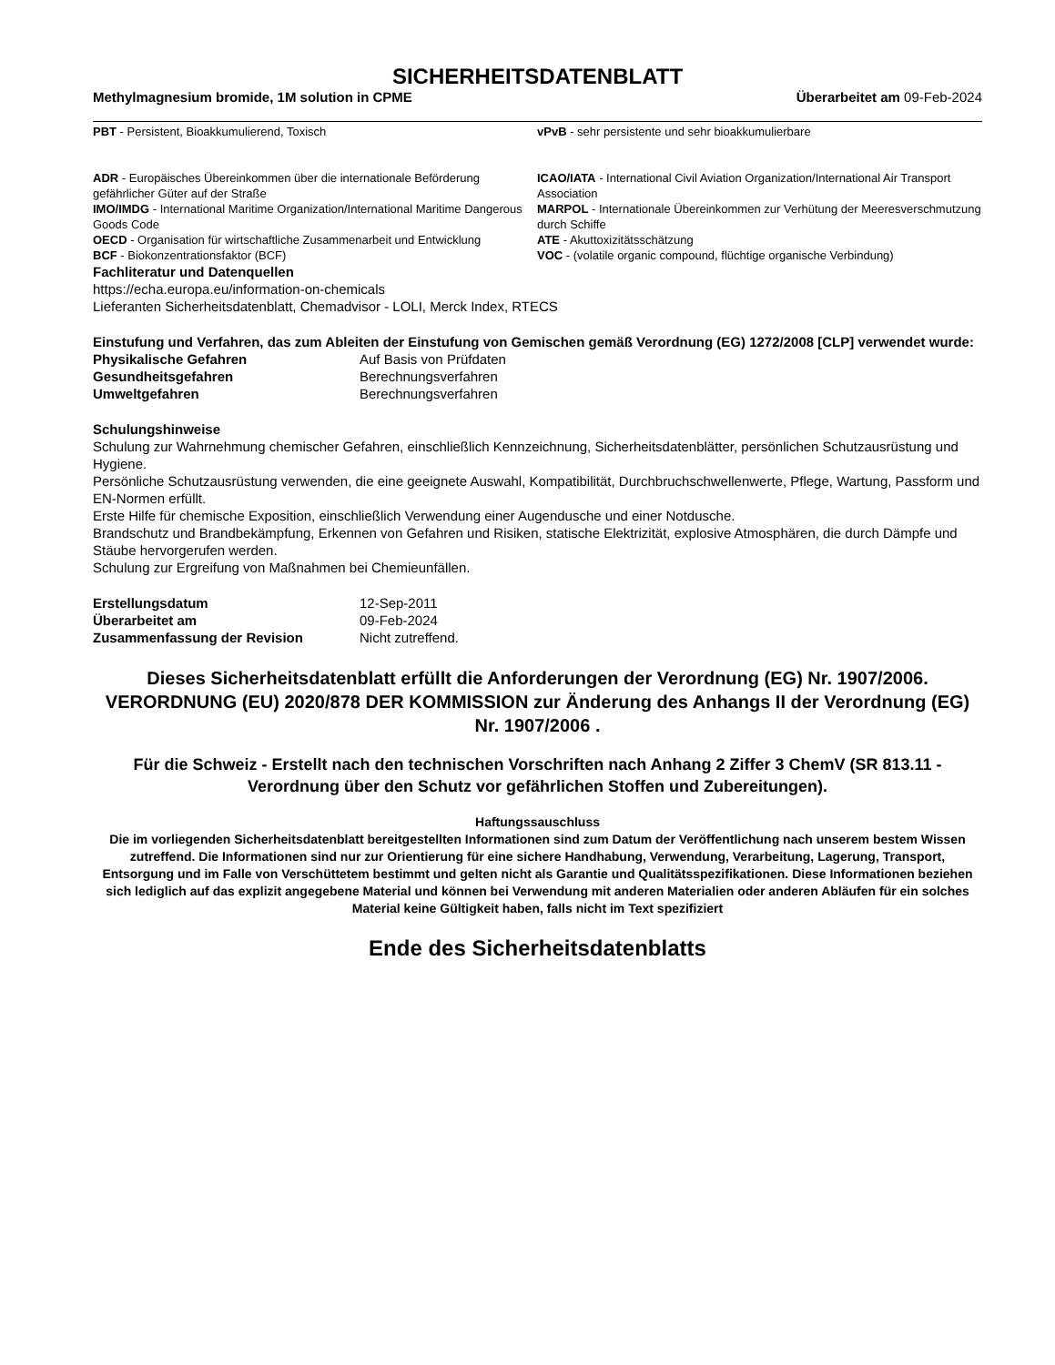SICHERHEITSDATENBLATT
Methylmagnesium bromide, 1M solution in CPME Überarbeitet am 09-Feb-2024
PBT - Persistent, Bioakkumulierend, Toxisch
vPvB - sehr persistente und sehr bioakkumulierbare
ADR - Europäisches Übereinkommen über die internationale Beförderung gefährlicher Güter auf der Straße
ICAO/IATA - International Civil Aviation Organization/International Air Transport Association
IMO/IMDG - International Maritime Organization/International Maritime Dangerous Goods Code
MARPOL - Internationale Übereinkommen zur Verhütung der Meeresverschmutzung durch Schiffe
OECD - Organisation für wirtschaftliche Zusammenarbeit und Entwicklung
ATE - Akuttoxizitätsschätzung
BCF - Biokonzentrationsfaktor (BCF)
VOC - (volatile organic compound, flüchtige organische Verbindung)
Fachliteratur und Datenquellen
https://echa.europa.eu/information-on-chemicals
Lieferanten Sicherheitsdatenblatt, Chemadvisor - LOLI, Merck Index, RTECS
Einstufung und Verfahren, das zum Ableiten der Einstufung von Gemischen gemäß Verordnung (EG) 1272/2008 [CLP] verwendet wurde:
Physikalische Gefahren Auf Basis von Prüfdaten Gesundheitsgefahren Berechnungsverfahren Umweltgefahren Berechnungsverfahren
Schulungshinweise
Schulung zur Wahrnehmung chemischer Gefahren, einschließlich Kennzeichnung, Sicherheitsdatenblätter, persönlichen Schutzausrüstung und Hygiene.
Persönliche Schutzausrüstung verwenden, die eine geeignete Auswahl, Kompatibilität, Durchbruchschwellenwerte, Pflege, Wartung, Passform und EN-Normen erfüllt.
Erste Hilfe für chemische Exposition, einschließlich Verwendung einer Augendusche und einer Notdusche.
Brandschutz und Brandbekämpfung, Erkennen von Gefahren und Risiken, statische Elektrizität, explosive Atmosphären, die durch Dämpfe und Stäube hervorgerufen werden.
Schulung zur Ergreifung von Maßnahmen bei Chemieunfällen.
Erstellungsdatum 12-Sep-2011 Überarbeitet am 09-Feb-2024 Zusammenfassung der Revision Nicht zutreffend.
Dieses Sicherheitsdatenblatt erfüllt die Anforderungen der Verordnung (EG) Nr. 1907/2006. VERORDNUNG (EU) 2020/878 DER KOMMISSION zur Änderung des Anhangs II der Verordnung (EG) Nr. 1907/2006 .
Für die Schweiz - Erstellt nach den technischen Vorschriften nach Anhang 2 Ziffer 3 ChemV (SR 813.11 - Verordnung über den Schutz vor gefährlichen Stoffen und Zubereitungen).
Haftungssauschluss
Die im vorliegenden Sicherheitsdatenblatt bereitgestellten Informationen sind zum Datum der Veröffentlichung nach unserem bestem Wissen zutreffend. Die Informationen sind nur zur Orientierung für eine sichere Handhabung, Verwendung, Verarbeitung, Lagerung, Transport, Entsorgung und im Falle von Verschüttetem bestimmt und gelten nicht als Garantie und Qualitätsspezifikationen. Diese Informationen beziehen sich lediglich auf das explizit angegebene Material und können bei Verwendung mit anderen Materialien oder anderen Abläufen für ein solches Material keine Gültigkeit haben, falls nicht im Text spezifiziert
Ende des Sicherheitsdatenblatts